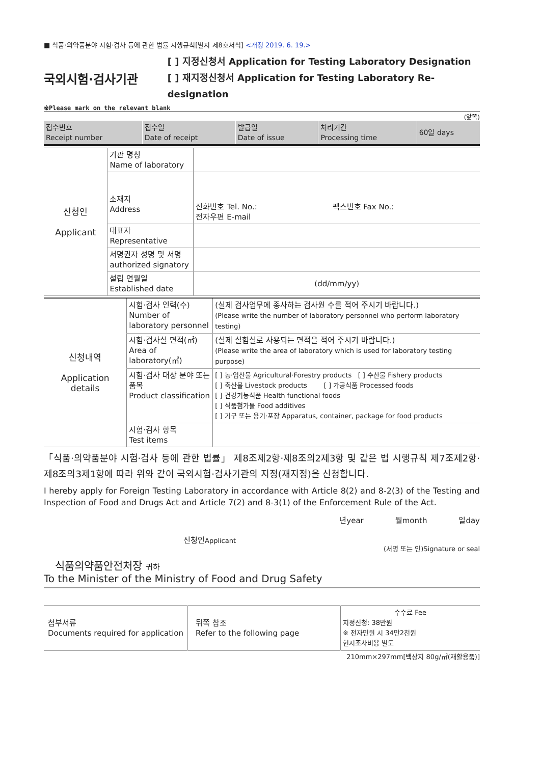■ 식품·의약품분야 시험·검사 등에 관한 법률 시행규칙[별지 제8호서식] <개정 2019. 6. 19.>
국외시험·검사기관
[ ] 지정신청서 Application for Testing Laboratory Designation
[ ] 재지정신청서 Application for Testing Laboratory Re-designation
※Please mark on the relevant blank
(앞쪽)
| 접수번호 Receipt number | 접수일 Date of receipt | 발급일 Date of issue | 처리기간 Processing time | 60일 days |
| 신청인 Applicant | 기관 명칭 Name of laboratory | |
| | 소재지 Address | 전화번호 Tel. No.: 팩스번호 Fax No.: 전자우편 E-mail |
| | 대표자 Representative | |
| | 서명권자 성명 및 서명 authorized signatory | |
| | 설립 연월일 Established date | (dd/mm/yy) |
| 신청내역 Application details | 시험·검사 인력(수) Number of laboratory personnel | (실제 검사업무에 종사하는 검사원 수를 적어 주시기 바랍니다.) (Please write the number of laboratory personnel who perform laboratory testing) |
| | 시험·검사실 면적(㎡) Area of laboratory(㎡) | (실제 실험실로 사용되는 면적을 적어 주시기 바랍니다.) (Please write the area of laboratory which is used for laboratory testing purpose) |
| | 시험·검사 대상 분야 또는 품목 Product classification | [ ] 농·임산물 Agricultural·Forestry products [ ] 수산물 Fishery products [ ] 축산물 Livestock products [ ] 가공식품 Processed foods [ ] 건강기능식품 Health functional foods [ ] 식품첨가물 Food additives [ ] 기구 또는 용기·포장 Apparatus, container, package for food products |
| | 시험·검사 항목 Test items | |
「식품·의약품분야 시험·검사 등에 관한 법률」 제8조제2항·제8조의2제3항 및 같은 법 시행규칙 제7조제2항·제8조의3제1항에 따라 위와 같이 국외시험·검사기관의 지정(재지정)을 신청합니다.
I hereby apply for Foreign Testing Laboratory in accordance with Article 8(2) and 8-2(3) of the Testing and Inspection of Food and Drugs Act and Article 7(2) and 8-3(1) of the Enforcement Rule of the Act.
년year 월month 일day
신청인Applicant (서명 또는 인)Signature or seal
식품의약품안전처장 귀하
To the Minister of the Ministry of Food and Drug Safety
| 첨부서류 Documents required for application | 뒤쪽 참조 Refer to the following page | 수수료 Fee 지정신청: 38만원 ※ 전자민원 시 34만2천원 현지조사비용 별도 |
210mm×297mm[백상지 80g/㎡(재활용품)]